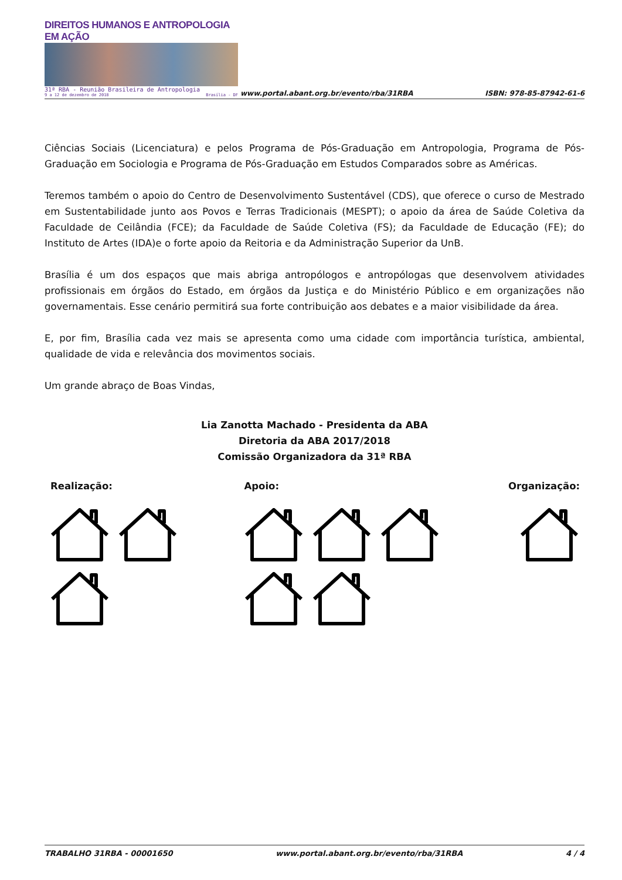DIREITOS HUMANOS E ANTROPOLOGIA EM AÇÃO
31ª RBA - Reunião Brasileira de Antropologia
9 a 12 de dezembro de 2018 Brasília - DF
www.portal.abant.org.br/evento/rba/31RBA
ISBN: 978-85-87942-61-6
Ciências Sociais (Licenciatura) e pelos Programa de Pós-Graduação em Antropologia, Programa de Pós-Graduação em Sociologia e Programa de Pós-Graduação em Estudos Comparados sobre as Américas.
Teremos também o apoio do Centro de Desenvolvimento Sustentável (CDS), que oferece o curso de Mestrado em Sustentabilidade junto aos Povos e Terras Tradicionais (MESPT); o apoio da área de Saúde Coletiva da Faculdade de Ceilândia (FCE); da Faculdade de Saúde Coletiva (FS); da Faculdade de Educação (FE); do Instituto de Artes (IDA)e o forte apoio da Reitoria e da Administração Superior da UnB.
Brasília é um dos espaços que mais abriga antropólogos e antropólogas que desenvolvem atividades profissionais em órgãos do Estado, em órgãos da Justiça e do Ministério Público e em organizações não governamentais. Esse cenário permitirá sua forte contribuição aos debates e a maior visibilidade da área.
E, por fim, Brasília cada vez mais se apresenta como uma cidade com importância turística, ambiental, qualidade de vida e relevância dos movimentos sociais.
Um grande abraço de Boas Vindas,
Lia Zanotta Machado - Presidenta da ABA
Diretoria da ABA 2017/2018
Comissão Organizadora da 31ª RBA
Realização: Apoio: Organização:
TRABALHO 31RBA - 00001650 www.portal.abant.org.br/evento/rba/31RBA 4 / 4